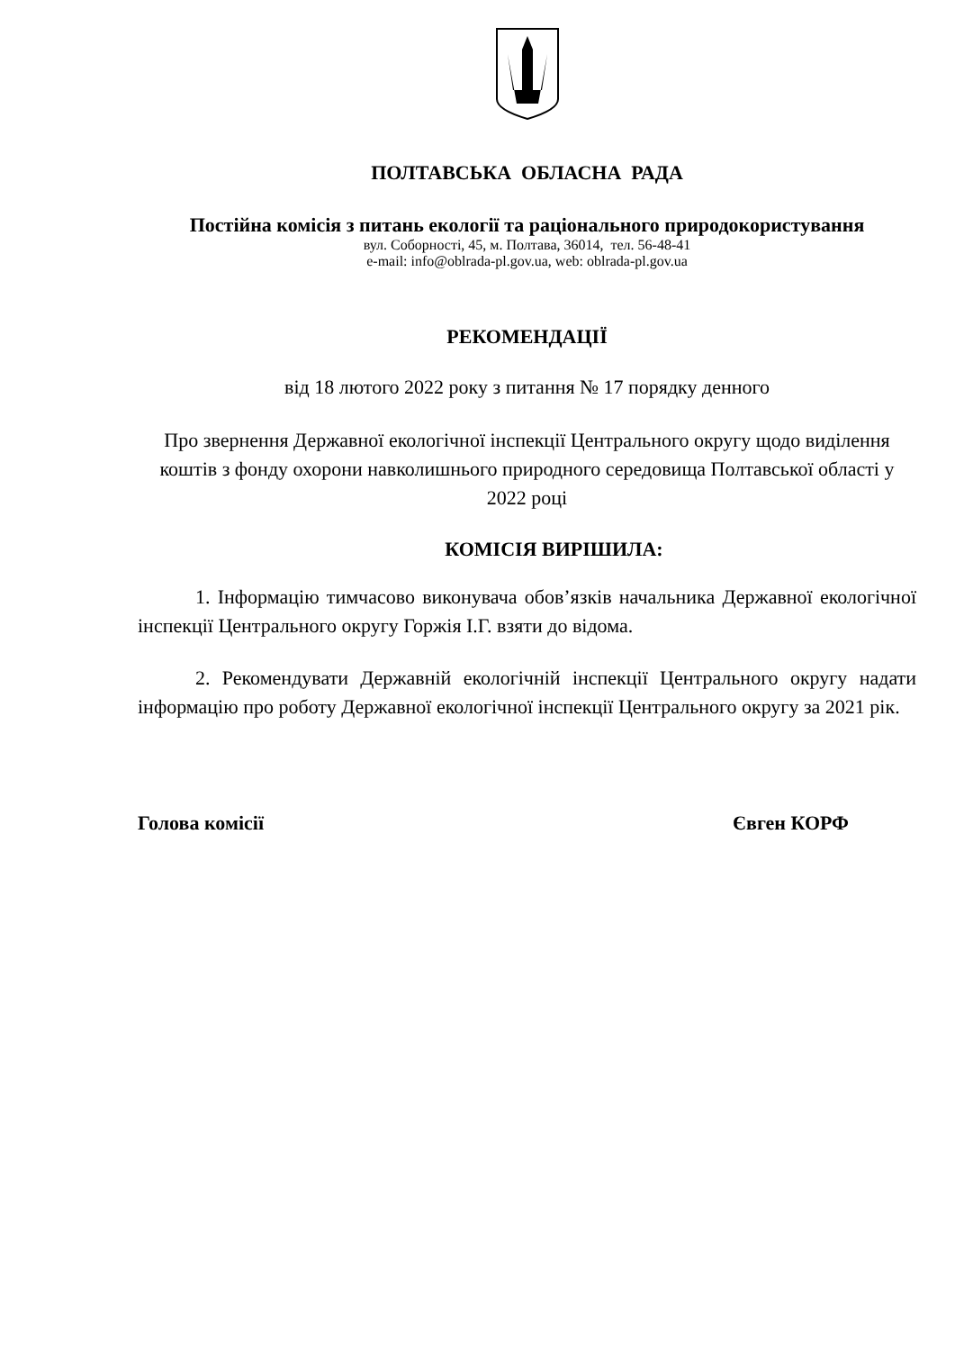ПОЛТАВСЬКА ОБЛАСНА РАДА
Постійна комісія з питань екології та раціонального природокористування
вул. Соборності, 45, м. Полтава, 36014, тел. 56-48-41
e-mail: info@oblrada-pl.gov.ua, web: oblrada-pl.gov.ua
РЕКОМЕНДАЦІЇ
від 18 лютого 2022 року з питання № 17 порядку денного
Про звернення Державної екологічної інспекції Центрального округу щодо виділення коштів з фонду охорони навколишнього природного середовища Полтавської області у 2022 році
КОМІСІЯ ВИРІШИЛА:
1. Інформацію тимчасово виконувача обов’язків начальника Державної екологічної інспекції Центрального округу Горжія І.Г. взяти до відома.
2. Рекомендувати Державній екологічній інспекції Центрального округу надати інформацію про роботу Державної екологічної інспекції Центрального округу за 2021 рік.
Голова комісії Євген КОРФ